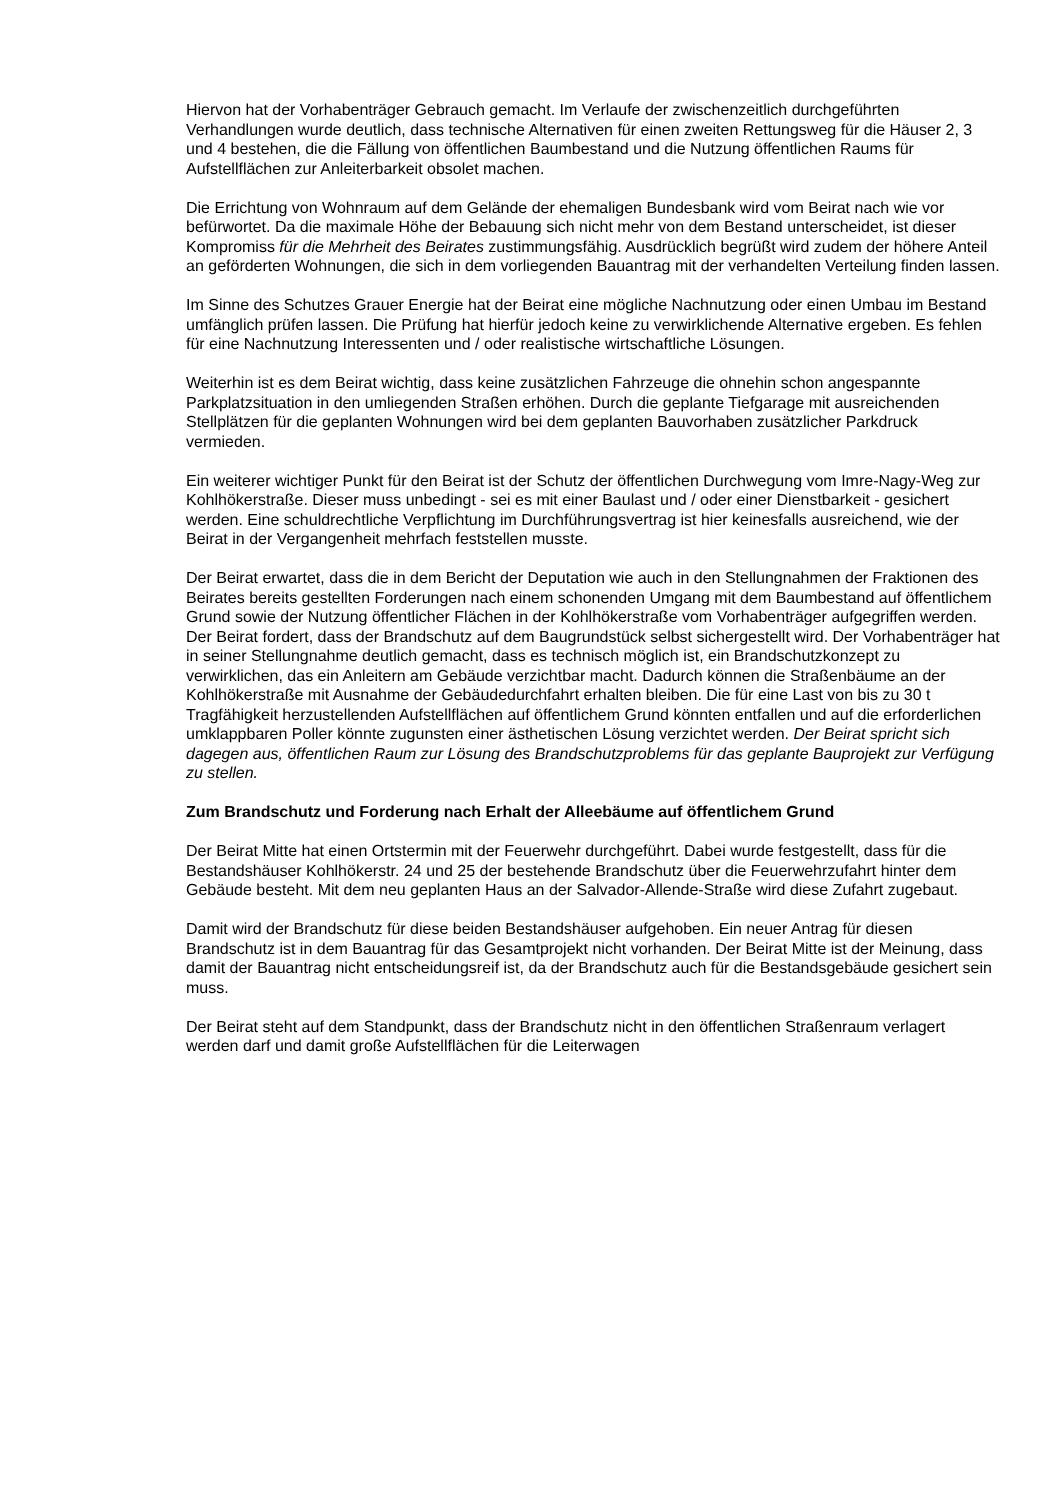Hiervon hat der Vorhabenträger Gebrauch gemacht. Im Verlaufe der zwischenzeitlich durchgeführten Verhandlungen wurde deutlich, dass technische Alternativen für einen zweiten Rettungsweg für die Häuser 2, 3 und 4 bestehen, die die Fällung von öffentlichen Baumbestand und die Nutzung öffentlichen Raums für Aufstellflächen zur Anleiterbarkeit obsolet machen.
Die Errichtung von Wohnraum auf dem Gelände der ehemaligen Bundesbank wird vom Beirat nach wie vor befürwortet. Da die maximale Höhe der Bebauung sich nicht mehr von dem Bestand unterscheidet, ist dieser Kompromiss für die Mehrheit des Beirates zustimmungsfähig. Ausdrücklich begrüßt wird zudem der höhere Anteil an geförderten Wohnungen, die sich in dem vorliegenden Bauantrag mit der verhandelten Verteilung finden lassen.
Im Sinne des Schutzes Grauer Energie hat der Beirat eine mögliche Nachnutzung oder einen Umbau im Bestand umfänglich prüfen lassen. Die Prüfung hat hierfür jedoch keine zu verwirklichende Alternative ergeben. Es fehlen für eine Nachnutzung Interessenten und / oder realistische wirtschaftliche Lösungen.
Weiterhin ist es dem Beirat wichtig, dass keine zusätzlichen Fahrzeuge die ohnehin schon angespannte Parkplatzsituation in den umliegenden Straßen erhöhen. Durch die geplante Tiefgarage mit ausreichenden Stellplätzen für die geplanten Wohnungen wird bei dem geplanten Bauvorhaben zusätzlicher Parkdruck vermieden.
Ein weiterer wichtiger Punkt für den Beirat ist der Schutz der öffentlichen Durchwegung vom Imre-Nagy-Weg zur Kohlhökerstraße. Dieser muss unbedingt - sei es mit einer Baulast und / oder einer Dienstbarkeit - gesichert werden. Eine schuldrechtliche Verpflichtung im Durchführungsvertrag ist hier keinesfalls ausreichend, wie der Beirat in der Vergangenheit mehrfach feststellen musste.
Der Beirat erwartet, dass die in dem Bericht der Deputation wie auch in den Stellungnahmen der Fraktionen des Beirates bereits gestellten Forderungen nach einem schonenden Umgang mit dem Baumbestand auf öffentlichem Grund sowie der Nutzung öffentlicher Flächen in der Kohlhökerstraße vom Vorhabenträger aufgegriffen werden. Der Beirat fordert, dass der Brandschutz auf dem Baugrundstück selbst sichergestellt wird. Der Vorhabenträger hat in seiner Stellungnahme deutlich gemacht, dass es technisch möglich ist, ein Brandschutzkonzept zu verwirklichen, das ein Anleitern am Gebäude verzichtbar macht. Dadurch können die Straßenbäume an der Kohlhökerstraße mit Ausnahme der Gebäudedurchfahrt erhalten bleiben. Die für eine Last von bis zu 30 t Tragfähigkeit herzustellenden Aufstellflächen auf öffentlichem Grund könnten entfallen und auf die erforderlichen umklappbaren Poller könnte zugunsten einer ästhetischen Lösung verzichtet werden. Der Beirat spricht sich dagegen aus, öffentlichen Raum zur Lösung des Brandschutzproblems für das geplante Bauprojekt zur Verfügung zu stellen.
Zum Brandschutz und Forderung nach Erhalt der Alleebäume auf öffentlichem Grund
Der Beirat Mitte hat einen Ortstermin mit der Feuerwehr durchgeführt. Dabei wurde festgestellt, dass für die Bestandshäuser Kohlhökerstr. 24 und 25 der bestehende Brandschutz über die Feuerwehrzufahrt hinter dem Gebäude besteht. Mit dem neu geplanten Haus an der Salvador-Allende-Straße wird diese Zufahrt zugebaut.
Damit wird der Brandschutz für diese beiden Bestandshäuser aufgehoben. Ein neuer Antrag für diesen Brandschutz ist in dem Bauantrag für das Gesamtprojekt nicht vorhanden. Der Beirat Mitte ist der Meinung, dass damit der Bauantrag nicht entscheidungsreif ist, da der Brandschutz auch für die Bestandsgebäude gesichert sein muss.
Der Beirat steht auf dem Standpunkt, dass der Brandschutz nicht in den öffentlichen Straßenraum verlagert werden darf und damit große Aufstellflächen für die Leiterwagen